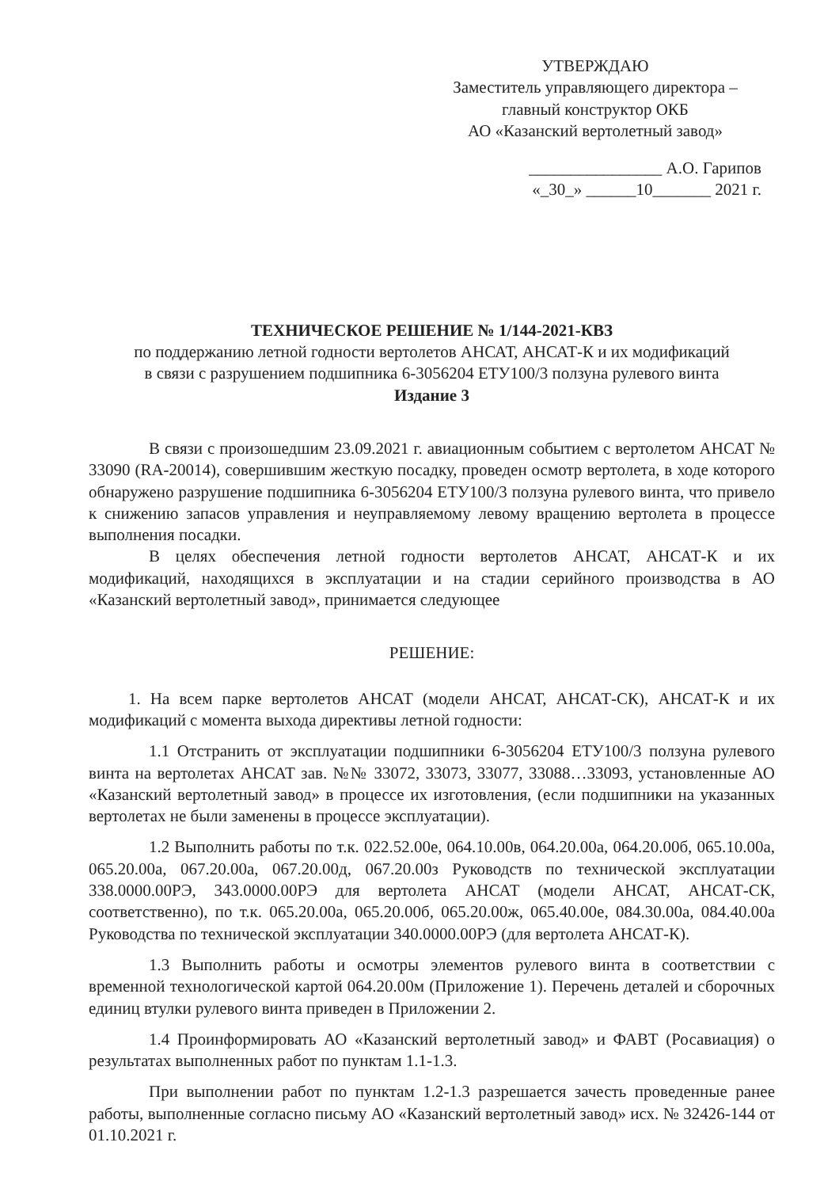УТВЕРЖДАЮ
Заместитель управляющего директора –
главный конструктор ОКБ
АО «Казанский вертолетный завод»
________________ А.О. Гарипов
«_30_» ______10_______ 2021 г.
ТЕХНИЧЕСКОЕ РЕШЕНИЕ № 1/144-2021-КВЗ
по поддержанию летной годности вертолетов АНСАТ, АНСАТ-К и их модификаций
в связи с разрушением подшипника 6-3056204 ЕТУ100/3 ползуна рулевого винта
Издание 3
В связи с произошедшим 23.09.2021 г. авиационным событием с вертолетом АНСАТ № 33090 (RA-20014), совершившим жесткую посадку, проведен осмотр вертолета, в ходе которого обнаружено разрушение подшипника 6-3056204 ЕТУ100/3 ползуна рулевого винта, что привело к снижению запасов управления и неуправляемому левому вращению вертолета в процессе выполнения посадки.
В целях обеспечения летной годности вертолетов АНСАТ, АНСАТ-К и их модификаций, находящихся в эксплуатации и на стадии серийного производства в АО «Казанский вертолетный завод», принимается следующее
РЕШЕНИЕ:
1. На всем парке вертолетов АНСАТ (модели АНСАТ, АНСАТ-СК), АНСАТ-К и их модификаций с момента выхода директивы летной годности:
1.1 Отстранить от эксплуатации подшипники 6-3056204 ЕТУ100/3 ползуна рулевого винта на вертолетах АНСАТ зав. №№ 33072, 33073, 33077, 33088…33093, установленные АО «Казанский вертолетный завод» в процессе их изготовления, (если подшипники на указанных вертолетах не были заменены в процессе эксплуатации).
1.2 Выполнить работы по т.к. 022.52.00е, 064.10.00в, 064.20.00а, 064.20.00б, 065.10.00а, 065.20.00а, 067.20.00а, 067.20.00д, 067.20.00з Руководств по технической эксплуатации 338.0000.00РЭ, 343.0000.00РЭ для вертолета АНСАТ (модели АНСАТ, АНСАТ-СК, соответственно), по т.к. 065.20.00а, 065.20.00б, 065.20.00ж, 065.40.00е, 084.30.00а, 084.40.00а Руководства по технической эксплуатации 340.0000.00РЭ (для вертолета АНСАТ-К).
1.3 Выполнить работы и осмотры элементов рулевого винта в соответствии с временной технологической картой 064.20.00м (Приложение 1). Перечень деталей и сборочных единиц втулки рулевого винта приведен в Приложении 2.
1.4 Проинформировать АО «Казанский вертолетный завод» и ФАВТ (Росавиация) о результатах выполненных работ по пунктам 1.1-1.3.
При выполнении работ по пунктам 1.2-1.3 разрешается зачесть проведенные ранее работы, выполненные согласно письму АО «Казанский вертолетный завод» исх. № 32426-144 от 01.10.2021 г.